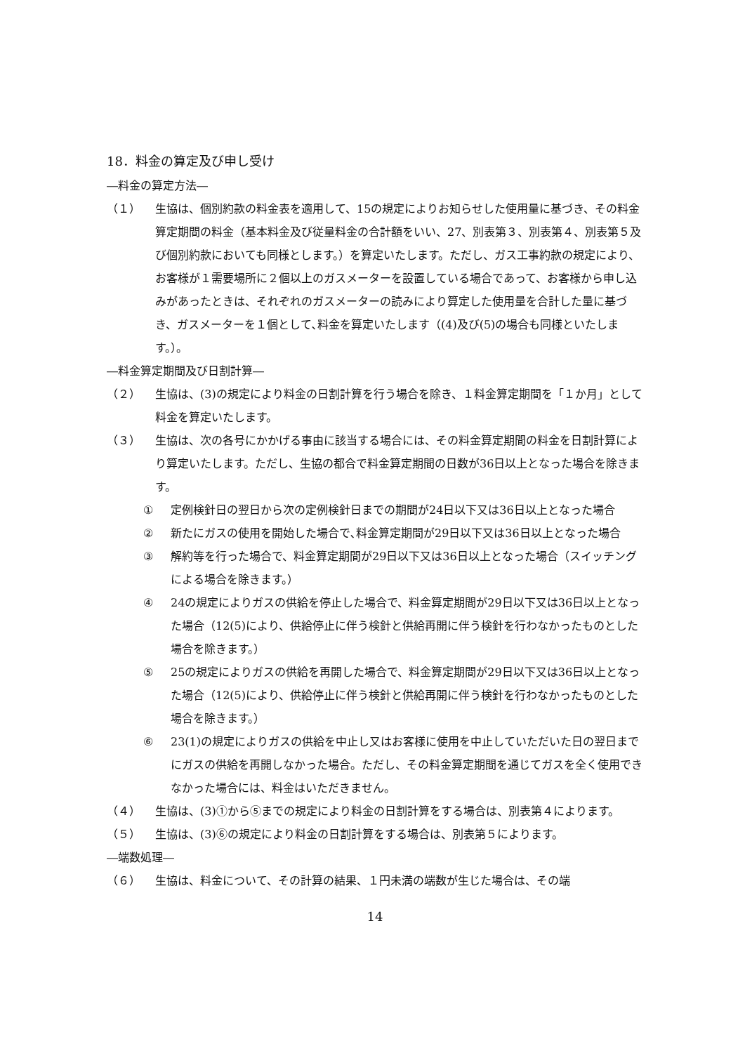18．料金の算定及び申し受け
―料金の算定方法―
（１） 生協は、個別約款の料金表を適用して、15の規定によりお知らせした使用量に基づき、その料金算定期間の料金（基本料金及び従量料金の合計額をいい、27、別表第３、別表第４、別表第５及び個別約款においても同様とします。）を算定いたします。ただし、ガス工事約款の規定により、お客様が１需要場所に２個以上のガスメーターを設置している場合であって、お客様から申し込みがあったときは、それぞれのガスメーターの読みにより算定した使用量を合計した量に基づき、ガスメーターを１個として､料金を算定いたします（(4)及び(5)の場合も同様といたします。）。
―料金算定期間及び日割計算―
（２） 生協は、(3)の規定により料金の日割計算を行う場合を除き、１料金算定期間を「１か月」として料金を算定いたします。
（３） 生協は、次の各号にかかげる事由に該当する場合には、その料金算定期間の料金を日割計算により算定いたします。ただし、生協の都合で料金算定期間の日数が36日以上となった場合を除きます。
① 定例検針日の翌日から次の定例検針日までの期間が24日以下又は36日以上となった場合
② 新たにガスの使用を開始した場合で､料金算定期間が29日以下又は36日以上となった場合
③ 解約等を行った場合で、料金算定期間が29日以下又は36日以上となった場合（スイッチングによる場合を除きます。）
④ 24の規定によりガスの供給を停止した場合で、料金算定期間が29日以下又は36日以上となった場合（12(5)により、供給停止に伴う検針と供給再開に伴う検針を行わなかったものとした場合を除きます。）
⑤ 25の規定によりガスの供給を再開した場合で、料金算定期間が29日以下又は36日以上となった場合（12(5)により、供給停止に伴う検針と供給再開に伴う検針を行わなかったものとした場合を除きます。）
⑥ 23(1)の規定によりガスの供給を中止し又はお客様に使用を中止していただいた日の翌日までにガスの供給を再開しなかった場合。ただし、その料金算定期間を通じてガスを全く使用できなかった場合には、料金はいただきません。
（４） 生協は、(3)①から⑤までの規定により料金の日割計算をする場合は、別表第４によります。
（５） 生協は、(3)⑥の規定により料金の日割計算をする場合は、別表第５によります。
―端数処理―
（６） 生協は、料金について、その計算の結果、１円未満の端数が生じた場合は、その端
14